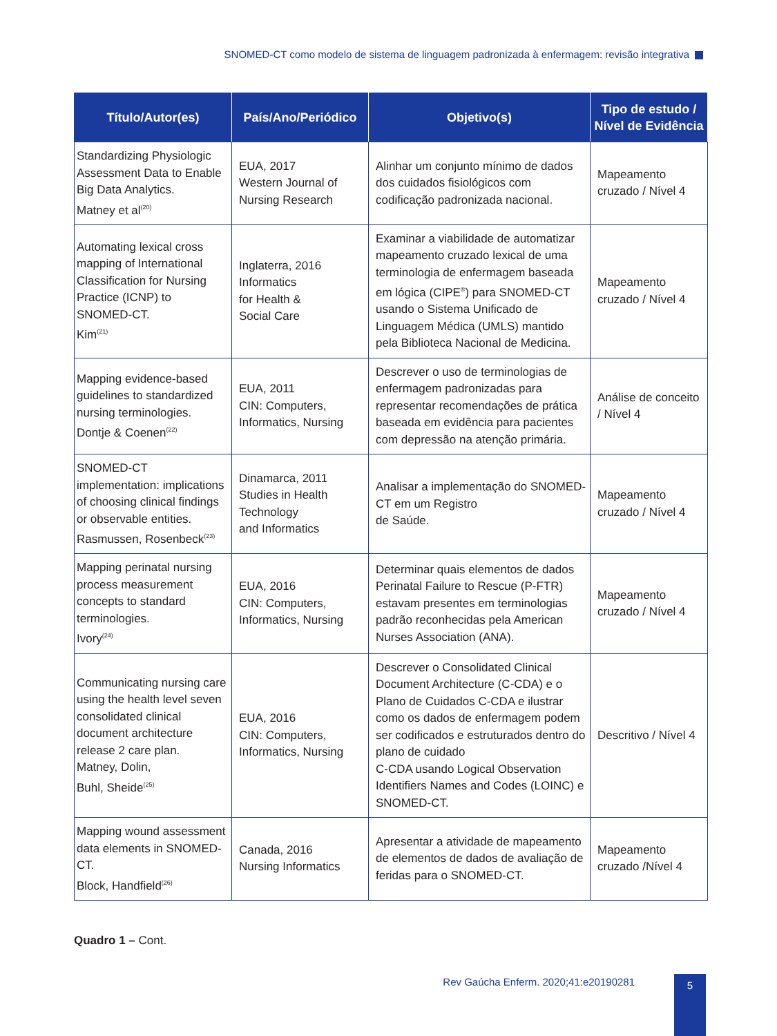SNOMED-CT como modelo de sistema de linguagem padronizada à enfermagem: revisão integrativa
| Título/Autor(es) | País/Ano/Periódico | Objetivo(s) | Tipo de estudo / Nível de Evidência |
| --- | --- | --- | --- |
| Standardizing Physiologic Assessment Data to Enable Big Data Analytics. Matney et al<sup>(20)</sup> | EUA, 2017 Western Journal of Nursing Research | Alinhar um conjunto mínimo de dados dos cuidados fisiológicos com codificação padronizada nacional. | Mapeamento cruzado / Nível 4 |
| Automating lexical cross mapping of International Classification for Nursing Practice (ICNP) to SNOMED-CT. Kim<sup>(21)</sup> | Inglaterra, 2016 Informatics for Health & Social Care | Examinar a viabilidade de automatizar mapeamento cruzado lexical de uma terminologia de enfermagem baseada em lógica (CIPE<sup>®</sup>) para SNOMED-CT usando o Sistema Unificado de Linguagem Médica (UMLS) mantido pela Biblioteca Nacional de Medicina. | Mapeamento cruzado / Nível 4 |
| Mapping evidence-based guidelines to standardized nursing terminologies. Dontje & Coenen<sup>(22)</sup> | EUA, 2011 CIN: Computers, Informatics, Nursing | Descrever o uso de terminologias de enfermagem padronizadas para representar recomendações de prática baseada em evidência para pacientes com depressão na atenção primária. | Análise de conceito / Nível 4 |
| SNOMED-CT implementation: implications of choosing clinical findings or observable entities. Rasmussen, Rosenbeck<sup>(23)</sup> | Dinamarca, 2011 Studies in Health Technology and Informatics | Analisar a implementação do SNOMED-CT em um Registro de Saúde. | Mapeamento cruzado / Nível 4 |
| Mapping perinatal nursing process measurement concepts to standard terminologies. Ivory<sup>(24)</sup> | EUA, 2016 CIN: Computers, Informatics, Nursing | Determinar quais elementos de dados Perinatal Failure to Rescue (P-FTR) estavam presentes em terminologias padrão reconhecidas pela American Nurses Association (ANA). | Mapeamento cruzado / Nível 4 |
| Communicating nursing care using the health level seven consolidated clinical document architecture release 2 care plan. Matney, Dolin, Buhl, Sheide<sup>(25)</sup> | EUA, 2016 CIN: Computers, Informatics, Nursing | Descrever o Consolidated Clinical Document Architecture (C-CDA) e o Plano de Cuidados C-CDA e ilustrar como os dados de enfermagem podem ser codificados e estruturados dentro do plano de cuidado C-CDA usando Logical Observation Identifiers Names and Codes (LOINC) e SNOMED-CT. | Descritivo / Nível 4 |
| Mapping wound assessment data elements in SNOMED-CT. Block, Handfield<sup>(26)</sup> | Canada, 2016 Nursing Informatics | Apresentar a atividade de mapeamento de elementos de dados de avaliação de feridas para o SNOMED-CT. | Mapeamento cruzado /Nível 4 |
Quadro 1 – Cont.
Rev Gaúcha Enferm. 2020;41:e20190281
5